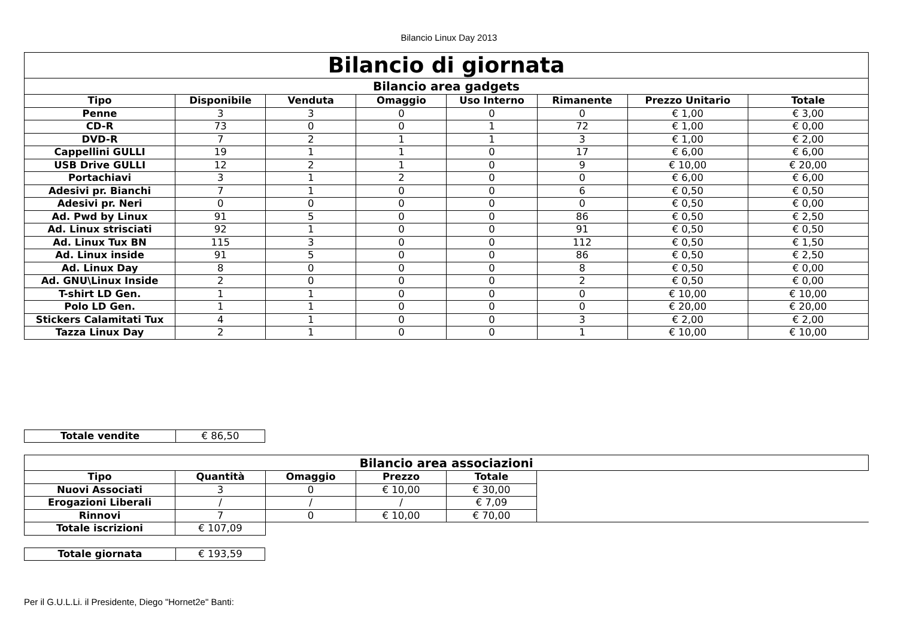Bilancio Linux Day 2013
| Bilancio di giornata | | | | | | | |
| --- | --- | --- | --- | --- | --- | --- | --- |
| Bilancio area gadgets | | | | | | | |
| Tipo | Disponibile | Venduta | Omaggio | Uso Interno | Rimanente | Prezzo Unitario | Totale |
| Penne | 3 | 3 | 0 | 0 | 0 | € 1,00 | € 3,00 |
| CD-R | 73 | 0 | 0 | 1 | 72 | € 1,00 | € 0,00 |
| DVD-R | 7 | 2 | 1 | 1 | 3 | € 1,00 | € 2,00 |
| Cappellini GULLI | 19 | 1 | 1 | 0 | 17 | € 6,00 | € 6,00 |
| USB Drive GULLI | 12 | 2 | 1 | 0 | 9 | € 10,00 | € 20,00 |
| Portachiavi | 3 | 1 | 2 | 0 | 0 | € 6,00 | € 6,00 |
| Adesivi pr. Bianchi | 7 | 1 | 0 | 0 | 6 | € 0,50 | € 0,50 |
| Adesivi pr. Neri | 0 | 0 | 0 | 0 | 0 | € 0,50 | € 0,00 |
| Ad. Pwd by Linux | 91 | 5 | 0 | 0 | 86 | € 0,50 | € 2,50 |
| Ad. Linux strisciati | 92 | 1 | 0 | 0 | 91 | € 0,50 | € 0,50 |
| Ad. Linux Tux BN | 115 | 3 | 0 | 0 | 112 | € 0,50 | € 1,50 |
| Ad. Linux inside | 91 | 5 | 0 | 0 | 86 | € 0,50 | € 2,50 |
| Ad. Linux Day | 8 | 0 | 0 | 0 | 8 | € 0,50 | € 0,00 |
| Ad. GNU\Linux Inside | 2 | 0 | 0 | 0 | 2 | € 0,50 | € 0,00 |
| T-shirt LD Gen. | 1 | 1 | 0 | 0 | 0 | € 10,00 | € 10,00 |
| Polo LD Gen. | 1 | 1 | 0 | 0 | 0 | € 20,00 | € 20,00 |
| Stickers Calamitati Tux | 4 | 1 | 0 | 0 | 3 | € 2,00 | € 2,00 |
| Tazza Linux Day | 2 | 1 | 0 | 0 | 1 | € 10,00 | € 10,00 |
| Totale vendite | € 86,50 |
| Bilancio area associazioni | | | | | |
| --- | --- | --- | --- | --- | --- |
| Tipo | Quantità | Omaggio | Prezzo | Totale | |
| Nuovi Associati | 3 | 0 | € 10,00 | € 30,00 | |
| Erogazioni Liberali | / | / | / | € 7,09 | |
| Rinnovi | 7 | 0 | € 10,00 | € 70,00 | |
| Totale iscrizioni | € 107,09 | | | | |
| Totale giornata | € 193,59 |
Per il G.U.L.Li. il Presidente, Diego "Hornet2e" Banti: